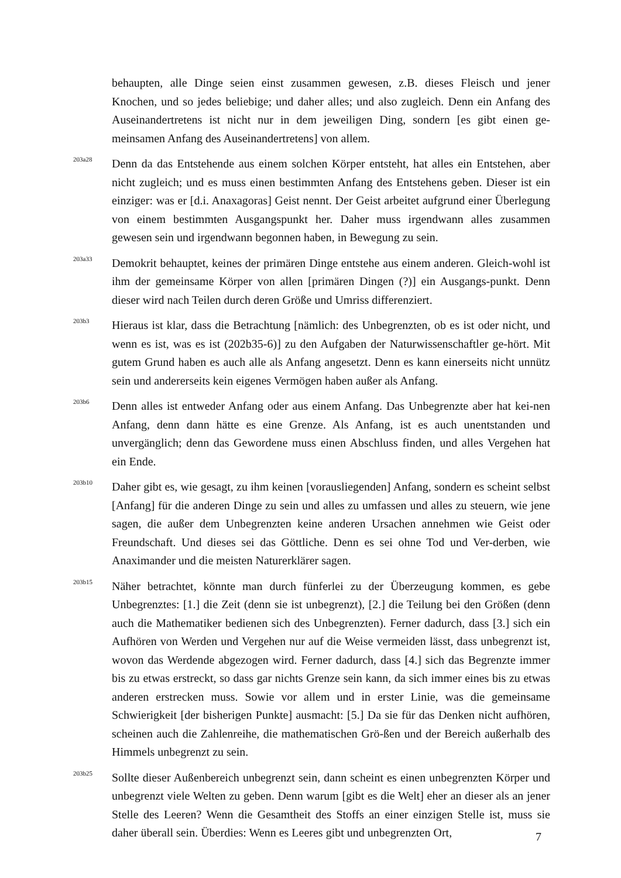behaupten, alle Dinge seien einst zusammen gewesen, z.B. dieses Fleisch und jener Knochen, und so jedes beliebige; und daher alles; und also zugleich. Denn ein Anfang des Auseinandertretens ist nicht nur in dem jeweiligen Ding, sondern [es gibt einen ge-meinsamen Anfang des Auseinandertretens] von allem.
203a28
Denn da das Entstehende aus einem solchen Körper entsteht, hat alles ein Entstehen, aber nicht zugleich; und es muss einen bestimmten Anfang des Entstehens geben. Dieser ist ein einziger: was er [d.i. Anaxagoras] Geist nennt. Der Geist arbeitet aufgrund einer Überlegung von einem bestimmten Ausgangspunkt her. Daher muss irgendwann alles zusammen gewesen sein und irgendwann begonnen haben, in Bewegung zu sein.
203a33
Demokrit behauptet, keines der primären Dinge entstehe aus einem anderen. Gleich-wohl ist ihm der gemeinsame Körper von allen [primären Dingen (?)] ein Ausgangs-punkt. Denn dieser wird nach Teilen durch deren Größe und Umriss differenziert.
203b3
Hieraus ist klar, dass die Betrachtung [nämlich: des Unbegrenzten, ob es ist oder nicht, und wenn es ist, was es ist (202b35-6)] zu den Aufgaben der Naturwissenschaftler ge-hört. Mit gutem Grund haben es auch alle als Anfang angesetzt. Denn es kann einerseits nicht unnütz sein und andererseits kein eigenes Vermögen haben außer als Anfang.
203b6
Denn alles ist entweder Anfang oder aus einem Anfang. Das Unbegrenzte aber hat kei-nen Anfang, denn dann hätte es eine Grenze. Als Anfang, ist es auch unentstanden und unvergänglich; denn das Gewordene muss einen Abschluss finden, und alles Vergehen hat ein Ende.
203b10
Daher gibt es, wie gesagt, zu ihm keinen [vorausliegenden] Anfang, sondern es scheint selbst [Anfang] für die anderen Dinge zu sein und alles zu umfassen und alles zu steuern, wie jene sagen, die außer dem Unbegrenzten keine anderen Ursachen annehmen wie Geist oder Freundschaft. Und dieses sei das Göttliche. Denn es sei ohne Tod und Ver-derben, wie Anaximander und die meisten Naturerklärer sagen.
203b15
Näher betrachtet, könnte man durch fünferlei zu der Überzeugung kommen, es gebe Unbegrenztes: [1.] die Zeit (denn sie ist unbegrenzt), [2.] die Teilung bei den Größen (denn auch die Mathematiker bedienen sich des Unbegrenzten). Ferner dadurch, dass [3.] sich ein Aufhören von Werden und Vergehen nur auf die Weise vermeiden lässt, dass unbegrenzt ist, wovon das Werdende abgezogen wird. Ferner dadurch, dass [4.] sich das Begrenzte immer bis zu etwas erstreckt, so dass gar nichts Grenze sein kann, da sich immer eines bis zu etwas anderen erstrecken muss. Sowie vor allem und in erster Linie, was die gemeinsame Schwierigkeit [der bisherigen Punkte] ausmacht: [5.] Da sie für das Denken nicht aufhören, scheinen auch die Zahlenreihe, die mathematischen Grö-ßen und der Bereich außerhalb des Himmels unbegrenzt zu sein.
203b25
Sollte dieser Außenbereich unbegrenzt sein, dann scheint es einen unbegrenzten Körper und unbegrenzt viele Welten zu geben. Denn warum [gibt es die Welt] eher an dieser als an jener Stelle des Leeren? Wenn die Gesamtheit des Stoffs an einer einzigen Stelle ist, muss sie daher überall sein. Überdies: Wenn es Leeres gibt und unbegrenzten Ort,
7